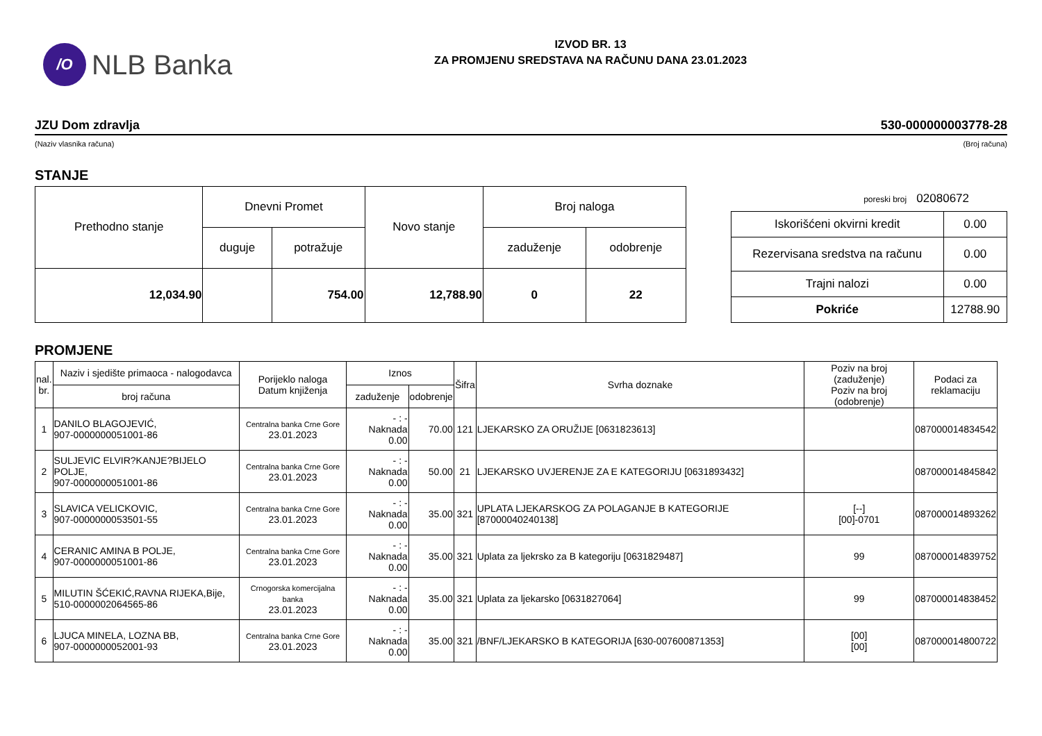/O
NLB Banka
IZVOD BR. 13
ZA PROMJENU SREDSTAVA NA RAČUNU DANA 23.01.2023
JZU Dom zdravlja 530-000000003778-28
(Naziv vlasnika računa) (Broj računa)
STANJE
| Prethodno stanje | Dnevni Promet | | Novo stanje | Broj naloga | |
| --- | --- | --- | --- | --- | --- |
| | duguje | potražuje | | zaduženje | odobrenje |
| 12,034.90 | | 754.00 | 12,788.90 | 0 | 22 |
poreski broj 02080672
| Iskorišćeni okvirni kredit | 0.00 |
| Rezervisana sredstva na računu | 0.00 |
| Trajni nalozi | 0.00 |
| Pokriće | 12788.90 |
PROMJENE
| nal. br. | Naziv i sjedište primaoca - nalogodavca | Porijeklo naloga Datum knjiženja | Iznos | | Šifra | Svrha doznake | Poziv na broj (zaduženje) Poziv na broj (odobrenje) | Podaci za reklamaciju |
| --- | --- | --- | --- | --- | --- | --- | --- | --- |
| | broj računa | | zaduženje | odobrenje | | | | |
| 1 | DANILO BLAGOJEVIĆ, 907-0000000051001-86 | Centralna banka Crne Gore 23.01.2023 | - : - Naknada 0.00 | 70.00 | 121 | LJEKARSKO ZA ORUŽIJE [0631823613] | | 087000014834542 |
| 2 | SULJEVIC ELVIR?KANJE?BIJELO POLJE, 907-0000000051001-86 | Centralna banka Crne Gore 23.01.2023 | - : - Naknada 0.00 | 50.00 | 21 | LJEKARSKO UVJERENJE ZA E KATEGORIJU [0631893432] | | 087000014845842 |
| 3 | SLAVICA VELICKOVIC, 907-0000000053501-55 | Centralna banka Crne Gore 23.01.2023 | - : - Naknada 0.00 | 35.00 | 321 | UPLATA LJEKARSKOG ZA POLAGANJE B KATEGORIJE [87000040240138] | [--] [00]-0701 | 087000014893262 |
| 4 | CERANIC AMINA B POLJE, 907-0000000051001-86 | Centralna banka Crne Gore 23.01.2023 | - : - Naknada 0.00 | 35.00 | 321 | Uplata za ljekrsko za B kategoriju [0631829487] | 99 | 087000014839752 |
| 5 | MILUTIN ŠĆEKIĆ,RAVNA RIJEKA,Bije, 510-0000002064565-86 | Crnogorska komercijalna banka 23.01.2023 | - : - Naknada 0.00 | 35.00 | 321 | Uplata za ljekarsko [0631827064] | 99 | 087000014838452 |
| 6 | LJUCA MINELA, LOZNA BB, 907-0000000052001-93 | Centralna banka Crne Gore 23.01.2023 | - : - Naknada 0.00 | 35.00 | 321 | /BNF/LJEKARSKO B KATEGORIJA [630-007600871353] | [00] [00] | 087000014800722 |